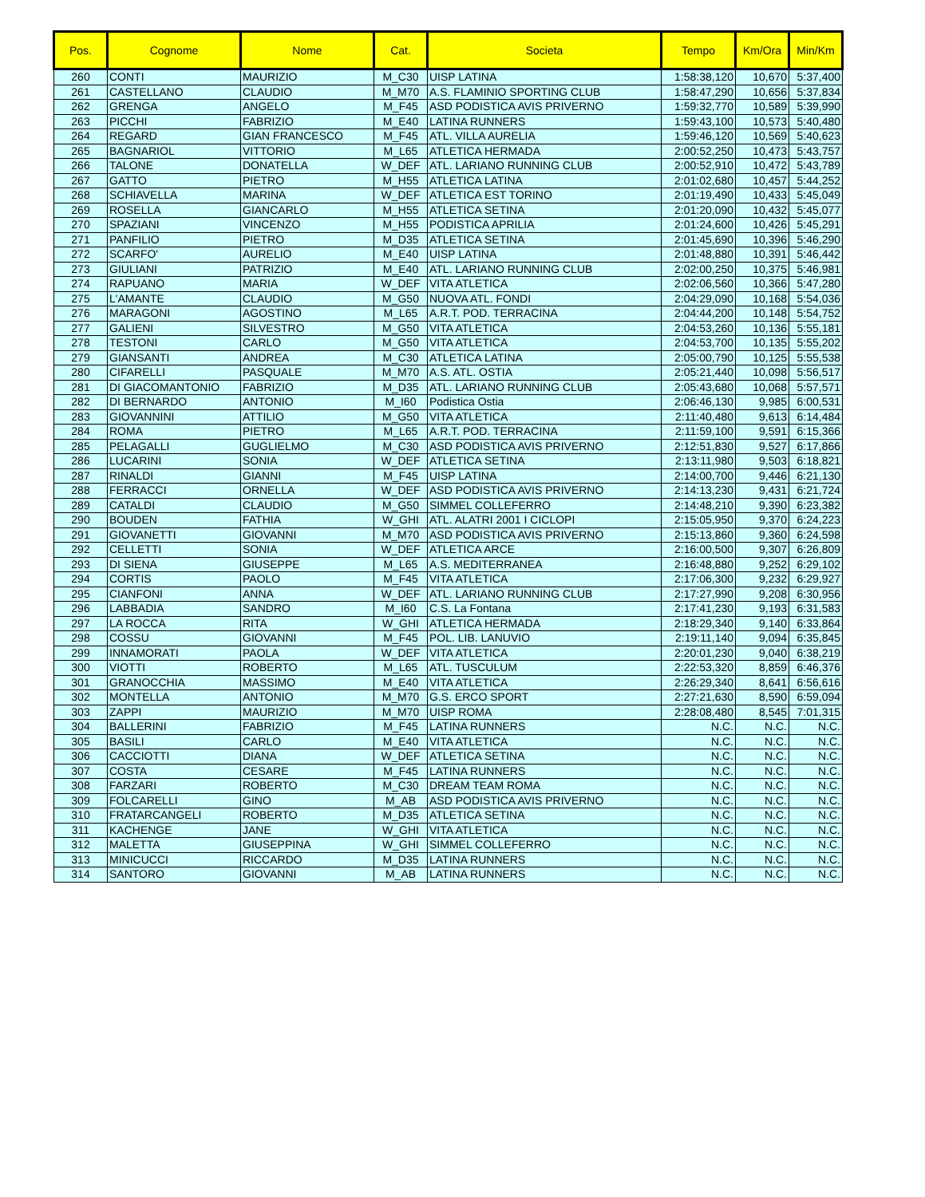| Pos. | Cognome | Nome | Cat. | Societa | Tempo | Km/Ora | Min/Km |
| --- | --- | --- | --- | --- | --- | --- | --- |
| 260 | CONTI | MAURIZIO | M_C30 | UISP LATINA | 1:58:38,120 | 10,670 | 5:37,400 |
| 261 | CASTELLANO | CLAUDIO | M_M70 | A.S. FLAMINIO SPORTING CLUB | 1:58:47,290 | 10,656 | 5:37,834 |
| 262 | GRENGA | ANGELO | M_F45 | ASD PODISTICA AVIS PRIVERNO | 1:59:32,770 | 10,589 | 5:39,990 |
| 263 | PICCHI | FABRIZIO | M_E40 | LATINA RUNNERS | 1:59:43,100 | 10,573 | 5:40,480 |
| 264 | REGARD | GIAN FRANCESCO | M_F45 | ATL. VILLA AURELIA | 1:59:46,120 | 10,569 | 5:40,623 |
| 265 | BAGNARIOL | VITTORIO | M_L65 | ATLETICA HERMADA | 2:00:52,250 | 10,473 | 5:43,757 |
| 266 | TALONE | DONATELLA | W_DEF | ATL. LARIANO RUNNING CLUB | 2:00:52,910 | 10,472 | 5:43,789 |
| 267 | GATTO | PIETRO | M_H55 | ATLETICA LATINA | 2:01:02,680 | 10,457 | 5:44,252 |
| 268 | SCHIAVELLA | MARINA | W_DEF | ATLETICA EST TORINO | 2:01:19,490 | 10,433 | 5:45,049 |
| 269 | ROSELLA | GIANCARLO | M_H55 | ATLETICA SETINA | 2:01:20,090 | 10,432 | 5:45,077 |
| 270 | SPAZIANI | VINCENZO | M_H55 | PODISTICA APRILIA | 2:01:24,600 | 10,426 | 5:45,291 |
| 271 | PANFILIO | PIETRO | M_D35 | ATLETICA SETINA | 2:01:45,690 | 10,396 | 5:46,290 |
| 272 | SCARFO' | AURELIO | M_E40 | UISP LATINA | 2:01:48,880 | 10,391 | 5:46,442 |
| 273 | GIULIANI | PATRIZIO | M_E40 | ATL. LARIANO RUNNING CLUB | 2:02:00,250 | 10,375 | 5:46,981 |
| 274 | RAPUANO | MARIA | W_DEF | VITA ATLETICA | 2:02:06,560 | 10,366 | 5:47,280 |
| 275 | L'AMANTE | CLAUDIO | M_G50 | NUOVA ATL. FONDI | 2:04:29,090 | 10,168 | 5:54,036 |
| 276 | MARAGONI | AGOSTINO | M_L65 | A.R.T. POD. TERRACINA | 2:04:44,200 | 10,148 | 5:54,752 |
| 277 | GALIENI | SILVESTRO | M_G50 | VITA ATLETICA | 2:04:53,260 | 10,136 | 5:55,181 |
| 278 | TESTONI | CARLO | M_G50 | VITA ATLETICA | 2:04:53,700 | 10,135 | 5:55,202 |
| 279 | GIANSANTI | ANDREA | M_C30 | ATLETICA LATINA | 2:05:00,790 | 10,125 | 5:55,538 |
| 280 | CIFARELLI | PASQUALE | M_M70 | A.S. ATL. OSTIA | 2:05:21,440 | 10,098 | 5:56,517 |
| 281 | DI GIACOMANTONIO | FABRIZIO | M_D35 | ATL. LARIANO RUNNING CLUB | 2:05:43,680 | 10,068 | 5:57,571 |
| 282 | DI BERNARDO | ANTONIO | M_I60 | Podistica Ostia | 2:06:46,130 | 9,985 | 6:00,531 |
| 283 | GIOVANNINI | ATTILIO | M_G50 | VITA ATLETICA | 2:11:40,480 | 9,613 | 6:14,484 |
| 284 | ROMA | PIETRO | M_L65 | A.R.T. POD. TERRACINA | 2:11:59,100 | 9,591 | 6:15,366 |
| 285 | PELAGALLI | GUGLIELMO | M_C30 | ASD PODISTICA AVIS PRIVERNO | 2:12:51,830 | 9,527 | 6:17,866 |
| 286 | LUCARINI | SONIA | W_DEF | ATLETICA SETINA | 2:13:11,980 | 9,503 | 6:18,821 |
| 287 | RINALDI | GIANNI | M_F45 | UISP LATINA | 2:14:00,700 | 9,446 | 6:21,130 |
| 288 | FERRACCI | ORNELLA | W_DEF | ASD PODISTICA AVIS PRIVERNO | 2:14:13,230 | 9,431 | 6:21,724 |
| 289 | CATALDI | CLAUDIO | M_G50 | SIMMEL COLLEFERRO | 2:14:48,210 | 9,390 | 6:23,382 |
| 290 | BOUDEN | FATHIA | W_GHI | ATL. ALATRI 2001 I CICLOPI | 2:15:05,950 | 9,370 | 6:24,223 |
| 291 | GIOVANETTI | GIOVANNI | M_M70 | ASD PODISTICA AVIS PRIVERNO | 2:15:13,860 | 9,360 | 6:24,598 |
| 292 | CELLETTI | SONIA | W_DEF | ATLETICA ARCE | 2:16:00,500 | 9,307 | 6:26,809 |
| 293 | DI SIENA | GIUSEPPE | M_L65 | A.S. MEDITERRANEA | 2:16:48,880 | 9,252 | 6:29,102 |
| 294 | CORTIS | PAOLO | M_F45 | VITA ATLETICA | 2:17:06,300 | 9,232 | 6:29,927 |
| 295 | CIANFONI | ANNA | W_DEF | ATL. LARIANO RUNNING CLUB | 2:17:27,990 | 9,208 | 6:30,956 |
| 296 | LABBADIA | SANDRO | M_I60 | C.S. La Fontana | 2:17:41,230 | 9,193 | 6:31,583 |
| 297 | LA ROCCA | RITA | W_GHI | ATLETICA HERMADA | 2:18:29,340 | 9,140 | 6:33,864 |
| 298 | COSSU | GIOVANNI | M_F45 | POL. LIB. LANUVIO | 2:19:11,140 | 9,094 | 6:35,845 |
| 299 | INNAMORATI | PAOLA | W_DEF | VITA ATLETICA | 2:20:01,230 | 9,040 | 6:38,219 |
| 300 | VIOTTI | ROBERTO | M_L65 | ATL. TUSCULUM | 2:22:53,320 | 8,859 | 6:46,376 |
| 301 | GRANOCCHIA | MASSIMO | M_E40 | VITA ATLETICA | 2:26:29,340 | 8,641 | 6:56,616 |
| 302 | MONTELLA | ANTONIO | M_M70 | G.S. ERCO SPORT | 2:27:21,630 | 8,590 | 6:59,094 |
| 303 | ZAPPI | MAURIZIO | M_M70 | UISP ROMA | 2:28:08,480 | 8,545 | 7:01,315 |
| 304 | BALLERINI | FABRIZIO | M_F45 | LATINA RUNNERS | N.C. | N.C. | N.C. |
| 305 | BASILI | CARLO | M_E40 | VITA ATLETICA | N.C. | N.C. | N.C. |
| 306 | CACCIOTTI | DIANA | W_DEF | ATLETICA SETINA | N.C. | N.C. | N.C. |
| 307 | COSTA | CESARE | M_F45 | LATINA RUNNERS | N.C. | N.C. | N.C. |
| 308 | FARZARI | ROBERTO | M_C30 | DREAM TEAM ROMA | N.C. | N.C. | N.C. |
| 309 | FOLCARELLI | GINO | M_AB | ASD PODISTICA AVIS PRIVERNO | N.C. | N.C. | N.C. |
| 310 | FRATARCANGELI | ROBERTO | M_D35 | ATLETICA SETINA | N.C. | N.C. | N.C. |
| 311 | KACHENGE | JANE | W_GHI | VITA ATLETICA | N.C. | N.C. | N.C. |
| 312 | MALETTA | GIUSEPPINA | W_GHI | SIMMEL COLLEFERRO | N.C. | N.C. | N.C. |
| 313 | MINICUCCI | RICCARDO | M_D35 | LATINA RUNNERS | N.C. | N.C. | N.C. |
| 314 | SANTORO | GIOVANNI | M_AB | LATINA RUNNERS | N.C. | N.C. | N.C. |